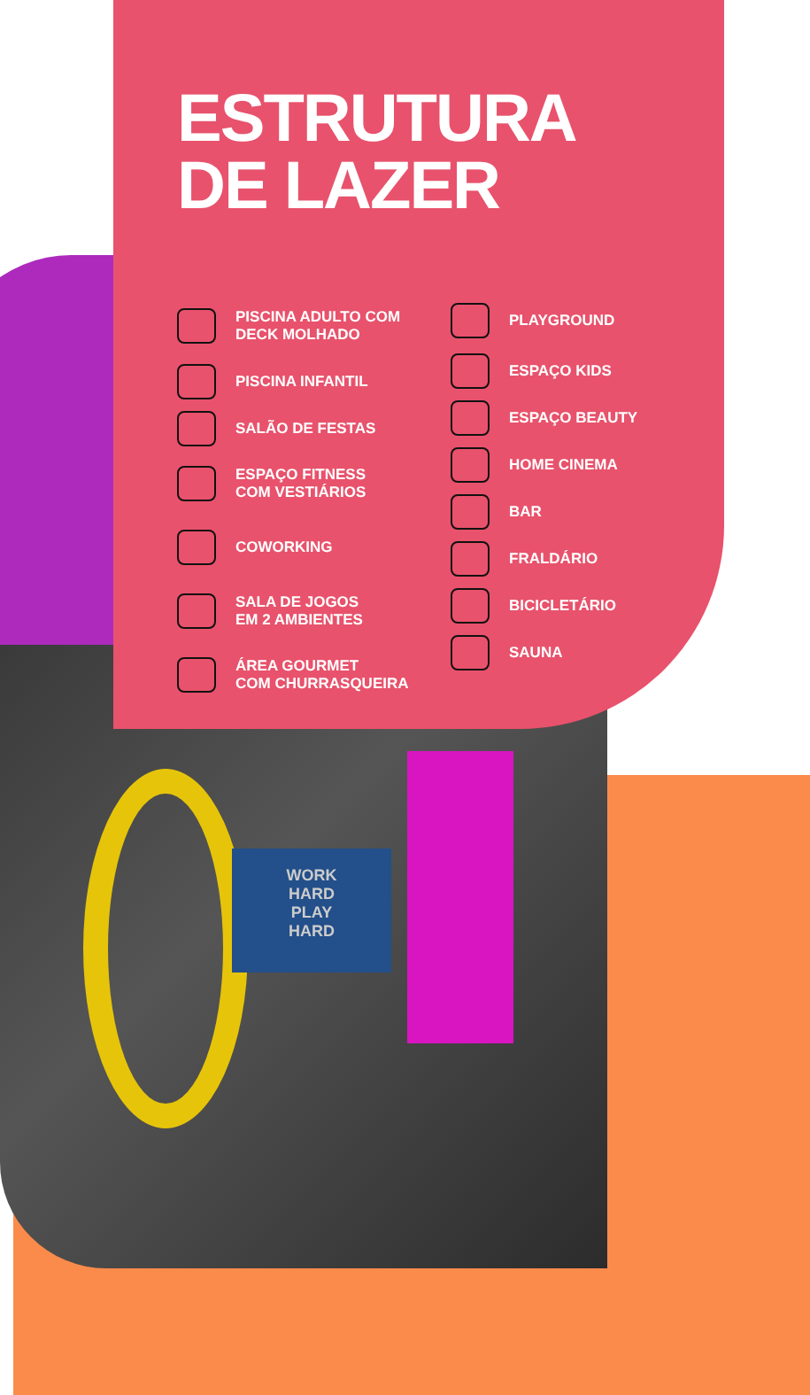WORK
HARD
PLAY
HARD
ESTRUTURA
DE LAZER
PISCINA ADULTO COM
DECK MOLHADO
PISCINA INFANTIL
SALÃO DE FESTAS
ESPAÇO FITNESS
COM VESTIÁRIOS
COWORKING
SALA DE JOGOS
EM 2 AMBIENTES
ÁREA GOURMET
COM CHURRASQUEIRA
PLAYGROUND
ESPAÇO KIDS
ESPAÇO BEAUTY
HOME CINEMA
BAR
FRALDÁRIO
BICICLETÁRIO
SAUNA